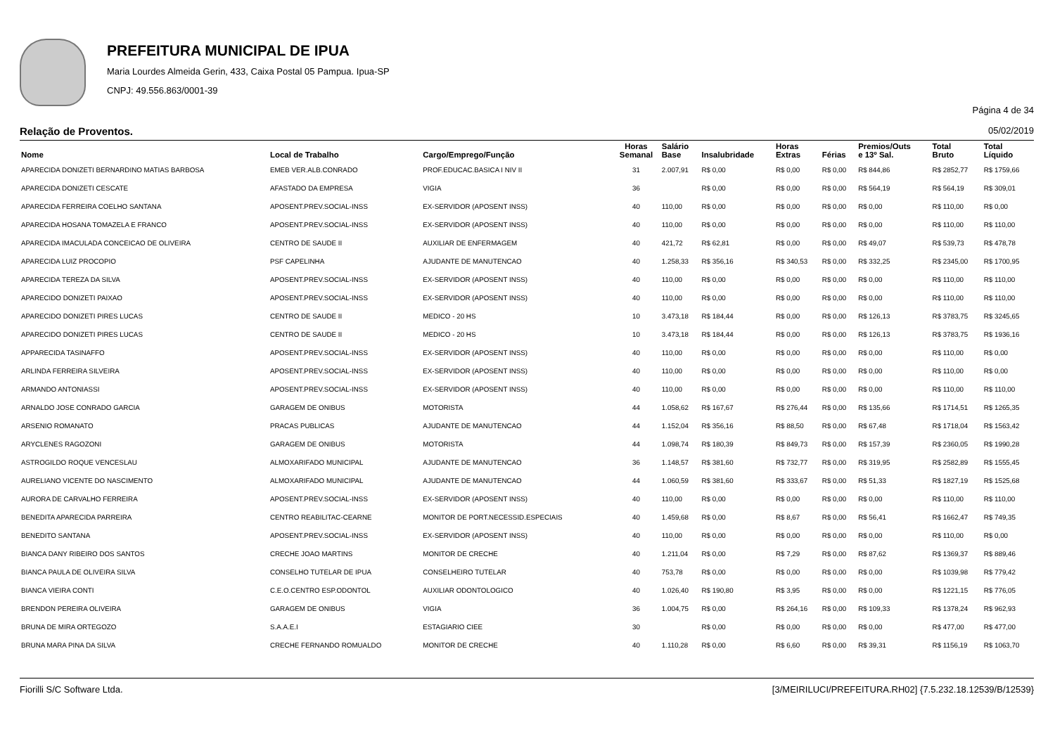PREFEITURA MUNICIPAL DE IPUA
Maria Lourdes Almeida Gerin, 433, Caixa Postal 05 Pampua. Ipua-SP
CNPJ: 49.556.863/0001-39
Página 4 de 34
Relação de Proventos. 05/02/2019
| Nome | Local de Trabalho | Cargo/Emprego/Função | Horas Semanal | Salário Base | Insalubridade | Horas Extras | Férias | Premios/Outs e 13º Sal. | Total Bruto | Total Líquido |
| --- | --- | --- | --- | --- | --- | --- | --- | --- | --- | --- |
| APARECIDA DONIZETI BERNARDINO MATIAS BARBOSA | EMEB VER.ALB.CONRADO | PROF.EDUCAC.BASICA I NIV II | 31 | 2.007,91 | R$ 0,00 | R$ 0,00 | R$ 0,00 | R$ 844,86 | R$ 2852,77 | R$ 1759,66 |
| APARECIDA DONIZETI CESCATE | AFASTADO DA EMPRESA | VIGIA | 36 | | R$ 0,00 | R$ 0,00 | R$ 0,00 | R$ 564,19 | R$ 564,19 | R$ 309,01 |
| APARECIDA FERREIRA COELHO SANTANA | APOSENT.PREV.SOCIAL-INSS | EX-SERVIDOR (APOSENT INSS) | 40 | 110,00 | R$ 0,00 | R$ 0,00 | R$ 0,00 | R$ 0,00 | R$ 110,00 | R$ 0,00 |
| APARECIDA HOSANA TOMAZELA E FRANCO | APOSENT.PREV.SOCIAL-INSS | EX-SERVIDOR (APOSENT INSS) | 40 | 110,00 | R$ 0,00 | R$ 0,00 | R$ 0,00 | R$ 0,00 | R$ 110,00 | R$ 110,00 |
| APARECIDA IMACULADA CONCEICAO DE OLIVEIRA | CENTRO DE SAUDE II | AUXILIAR DE ENFERMAGEM | 40 | 421,72 | R$ 62,81 | R$ 0,00 | R$ 0,00 | R$ 49,07 | R$ 539,73 | R$ 478,78 |
| APARECIDA LUIZ PROCOPIO | PSF CAPELINHA | AJUDANTE DE MANUTENCAO | 40 | 1.258,33 | R$ 356,16 | R$ 340,53 | R$ 0,00 | R$ 332,25 | R$ 2345,00 | R$ 1700,95 |
| APARECIDA TEREZA DA SILVA | APOSENT.PREV.SOCIAL-INSS | EX-SERVIDOR (APOSENT INSS) | 40 | 110,00 | R$ 0,00 | R$ 0,00 | R$ 0,00 | R$ 0,00 | R$ 110,00 | R$ 110,00 |
| APARECIDO DONIZETI PAIXAO | APOSENT.PREV.SOCIAL-INSS | EX-SERVIDOR (APOSENT INSS) | 40 | 110,00 | R$ 0,00 | R$ 0,00 | R$ 0,00 | R$ 0,00 | R$ 110,00 | R$ 110,00 |
| APARECIDO DONIZETI PIRES LUCAS | CENTRO DE SAUDE II | MEDICO - 20 HS | 10 | 3.473,18 | R$ 184,44 | R$ 0,00 | R$ 0,00 | R$ 126,13 | R$ 3783,75 | R$ 3245,65 |
| APARECIDO DONIZETI PIRES LUCAS | CENTRO DE SAUDE II | MEDICO - 20 HS | 10 | 3.473,18 | R$ 184,44 | R$ 0,00 | R$ 0,00 | R$ 126,13 | R$ 3783,75 | R$ 1936,16 |
| APPARECIDA TASINAFFO | APOSENT.PREV.SOCIAL-INSS | EX-SERVIDOR (APOSENT INSS) | 40 | 110,00 | R$ 0,00 | R$ 0,00 | R$ 0,00 | R$ 0,00 | R$ 110,00 | R$ 0,00 |
| ARLINDA FERREIRA SILVEIRA | APOSENT.PREV.SOCIAL-INSS | EX-SERVIDOR (APOSENT INSS) | 40 | 110,00 | R$ 0,00 | R$ 0,00 | R$ 0,00 | R$ 0,00 | R$ 110,00 | R$ 0,00 |
| ARMANDO ANTONIASSI | APOSENT.PREV.SOCIAL-INSS | EX-SERVIDOR (APOSENT INSS) | 40 | 110,00 | R$ 0,00 | R$ 0,00 | R$ 0,00 | R$ 0,00 | R$ 110,00 | R$ 110,00 |
| ARNALDO JOSE CONRADO GARCIA | GARAGEM DE ONIBUS | MOTORISTA | 44 | 1.058,62 | R$ 167,67 | R$ 276,44 | R$ 0,00 | R$ 135,66 | R$ 1714,51 | R$ 1265,35 |
| ARSENIO ROMANATO | PRACAS PUBLICAS | AJUDANTE DE MANUTENCAO | 44 | 1.152,04 | R$ 356,16 | R$ 88,50 | R$ 0,00 | R$ 67,48 | R$ 1718,04 | R$ 1563,42 |
| ARYCLENES RAGOZONI | GARAGEM DE ONIBUS | MOTORISTA | 44 | 1.098,74 | R$ 180,39 | R$ 849,73 | R$ 0,00 | R$ 157,39 | R$ 2360,05 | R$ 1990,28 |
| ASTROGILDO ROQUE VENCESLAU | ALMOXARIFADO MUNICIPAL | AJUDANTE DE MANUTENCAO | 36 | 1.148,57 | R$ 381,60 | R$ 732,77 | R$ 0,00 | R$ 319,95 | R$ 2582,89 | R$ 1555,45 |
| AURELIANO VICENTE DO NASCIMENTO | ALMOXARIFADO MUNICIPAL | AJUDANTE DE MANUTENCAO | 44 | 1.060,59 | R$ 381,60 | R$ 333,67 | R$ 0,00 | R$ 51,33 | R$ 1827,19 | R$ 1525,68 |
| AURORA DE CARVALHO FERREIRA | APOSENT.PREV.SOCIAL-INSS | EX-SERVIDOR (APOSENT INSS) | 40 | 110,00 | R$ 0,00 | R$ 0,00 | R$ 0,00 | R$ 0,00 | R$ 110,00 | R$ 110,00 |
| BENEDITA APARECIDA PARREIRA | CENTRO REABILITAC-CEARNE | MONITOR DE PORT.NECESSID.ESPECIAIS | 40 | 1.459,68 | R$ 0,00 | R$ 8,67 | R$ 0,00 | R$ 56,41 | R$ 1662,47 | R$ 749,35 |
| BENEDITO SANTANA | APOSENT.PREV.SOCIAL-INSS | EX-SERVIDOR (APOSENT INSS) | 40 | 110,00 | R$ 0,00 | R$ 0,00 | R$ 0,00 | R$ 0,00 | R$ 110,00 | R$ 0,00 |
| BIANCA DANY RIBEIRO DOS SANTOS | CRECHE JOAO MARTINS | MONITOR DE CRECHE | 40 | 1.211,04 | R$ 0,00 | R$ 7,29 | R$ 0,00 | R$ 87,62 | R$ 1369,37 | R$ 889,46 |
| BIANCA PAULA DE OLIVEIRA SILVA | CONSELHO TUTELAR DE IPUA | CONSELHEIRO TUTELAR | 40 | 753,78 | R$ 0,00 | R$ 0,00 | R$ 0,00 | R$ 0,00 | R$ 1039,98 | R$ 779,42 |
| BIANCA VIEIRA CONTI | C.E.O.CENTRO ESP.ODONTOL | AUXILIAR ODONTOLOGICO | 40 | 1.026,40 | R$ 190,80 | R$ 3,95 | R$ 0,00 | R$ 0,00 | R$ 1221,15 | R$ 776,05 |
| BRENDON PEREIRA OLIVEIRA | GARAGEM DE ONIBUS | VIGIA | 36 | 1.004,75 | R$ 0,00 | R$ 264,16 | R$ 0,00 | R$ 109,33 | R$ 1378,24 | R$ 962,93 |
| BRUNA DE MIRA ORTEGOZO | S.A.A.E.I | ESTAGIARIO CIEE | 30 | | R$ 0,00 | R$ 0,00 | R$ 0,00 | R$ 0,00 | R$ 477,00 | R$ 477,00 |
| BRUNA MARA PINA DA SILVA | CRECHE FERNANDO ROMUALDO | MONITOR DE CRECHE | 40 | 1.110,28 | R$ 0,00 | R$ 6,60 | R$ 0,00 | R$ 39,31 | R$ 1156,19 | R$ 1063,70 |
Fiorilli S/C Software Ltda. [3/MEIRILUCI/PREFEITURA.RH02] {7.5.232.18.12539/B/12539}